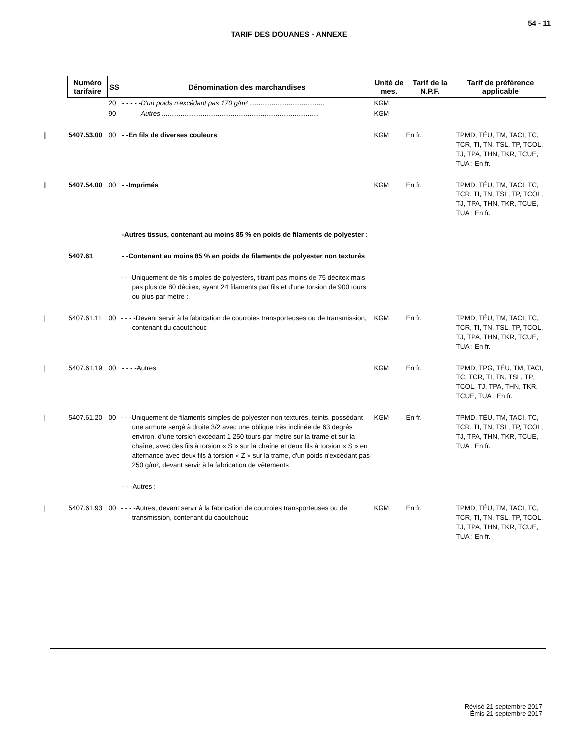54 - 11
TARIF DES DOUANES - ANNEXE
| Numéro tarifaire | SS | Dénomination des marchandises | Unité de mes. | Tarif de la N.P.F. | Tarif de préférence applicable |
| --- | --- | --- | --- | --- | --- |
| | 20 | - - - - -D'un poids n'excédant pas 170 g/m² ........................................ | KGM | | |
| | 90 | - - - - -Autres .................................................................................... | KGM | | |
| / 5407.53.00 | 00 | - -En fils de diverses couleurs | KGM | En fr. | TPMD, TÉU, TM, TACI, TC, TCR, TI, TN, TSL, TP, TCOL, TJ, TPA, THN, TKR, TCUE, TUA : En fr. |
| / 5407.54.00 | 00 | - -Imprimés | KGM | En fr. | TPMD, TÉU, TM, TACI, TC, TCR, TI, TN, TSL, TP, TCOL, TJ, TPA, THN, TKR, TCUE, TUA : En fr. |
| | | -Autres tissus, contenant au moins 85 % en poids de filaments de polyester : | | | |
| 5407.61 | | - -Contenant au moins 85 % en poids de filaments de polyester non texturés | | | |
| | | - - -Uniquement de fils simples de polyesters, titrant pas moins de 75 décitex mais pas plus de 80 décitex, ayant 24 filaments par fils et d'une torsion de 900 tours ou plus par mètre : | | | |
| / 5407.61.11 | 00 | - - - -Devant servir à la fabrication de courroies transporteuses ou de transmission, contenant du caoutchouc | KGM | En fr. | TPMD, TÉU, TM, TACI, TC, TCR, TI, TN, TSL, TP, TCOL, TJ, TPA, THN, TKR, TCUE, TUA : En fr. |
| / 5407.61.19 | 00 | - - - -Autres | KGM | En fr. | TPMD, TPG, TÉU, TM, TACI, TC, TCR, TI, TN, TSL, TP, TCOL, TJ, TPA, THN, TKR, TCUE, TUA : En fr. |
| / 5407.61.20 | 00 | - - -Uniquement de filaments simples de polyester non texturés, teints, possédant une armure sergé à droite 3/2 avec une oblique très inclinée de 63 degrés environ, d'une torsion excédant 1 250 tours par mètre sur la trame et sur la chaîne, avec des fils à torsion « S » sur la chaîne et deux fils à torsion « S » en alternance avec deux fils à torsion « Z » sur la trame, d'un poids n'excédant pas 250 g/m², devant servir à la fabrication de vêtements | KGM | En fr. | TPMD, TÉU, TM, TACI, TC, TCR, TI, TN, TSL, TP, TCOL, TJ, TPA, THN, TKR, TCUE, TUA : En fr. |
| | | - - -Autres : | | | |
| / 5407.61.93 | 00 | - - - -Autres, devant servir à la fabrication de courroies transporteuses ou de transmission, contenant du caoutchouc | KGM | En fr. | TPMD, TÉU, TM, TACI, TC, TCR, TI, TN, TSL, TP, TCOL, TJ, TPA, THN, TKR, TCUE, TUA : En fr. |
Révisé 21 septembre 2017
Émis 21 septembre 2017